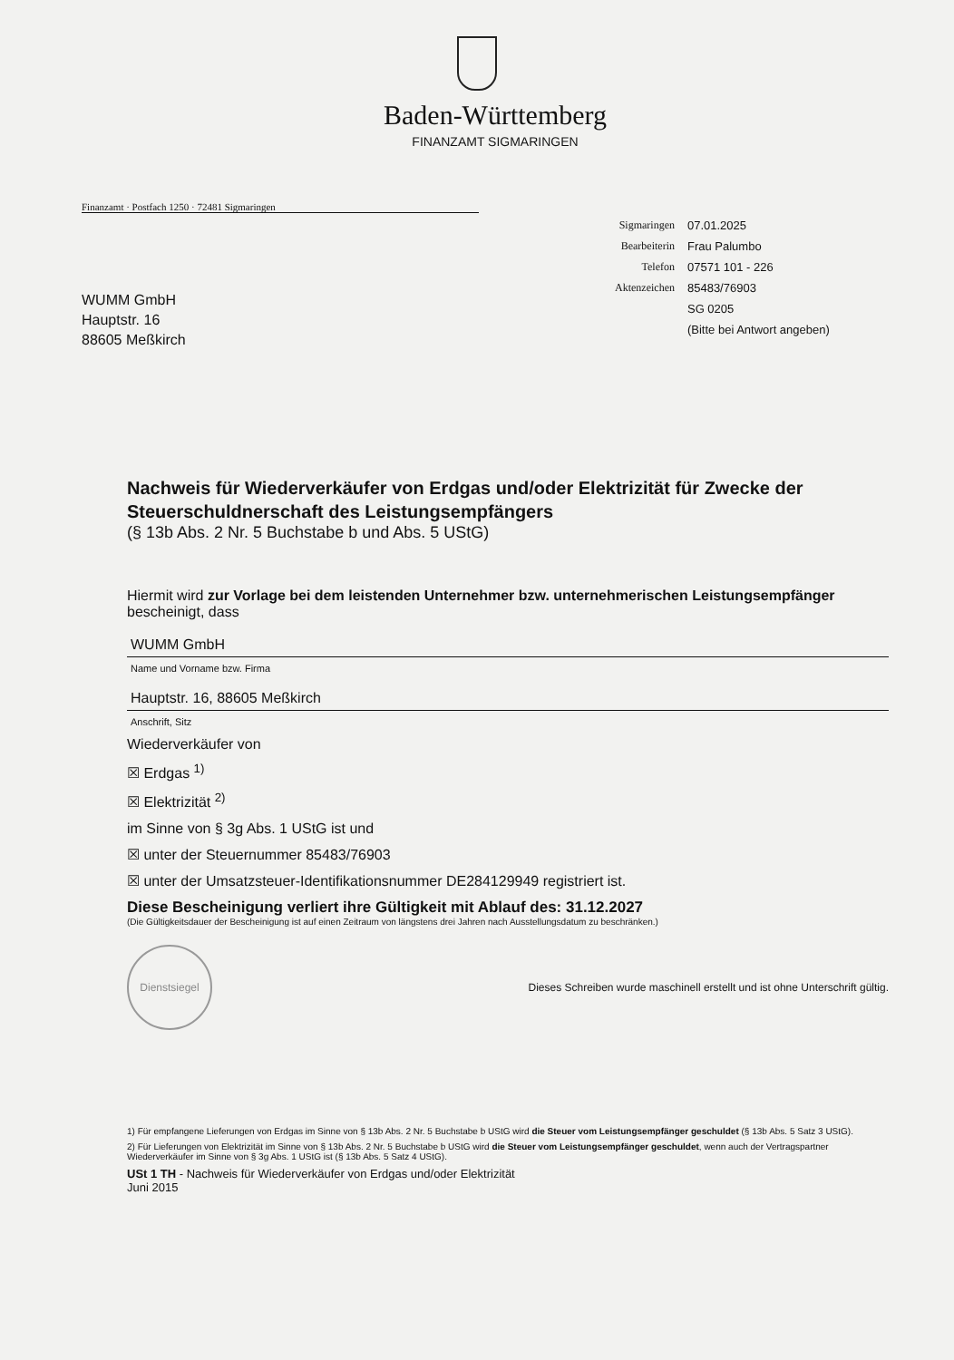Baden-Württemberg
FINANZAMT SIGMARINGEN
Finanzamt · Postfach 1250 · 72481 Sigmaringen
| Sigmaringen | 07.01.2025 |
| Bearbeiterin | Frau Palumbo |
| Telefon | 07571 101 - 226 |
| Aktenzeichen | 85483/76903 |
| | SG 0205 |
| | (Bitte bei Antwort angeben) |
WUMM GmbH
Hauptstr. 16
88605 Meßkirch
Nachweis für Wiederverkäufer von Erdgas und/oder Elektrizität für Zwecke der Steuerschuldnerschaft des Leistungsempfängers
(§ 13b Abs. 2 Nr. 5 Buchstabe b und Abs. 5 UStG)
Hiermit wird zur Vorlage bei dem leistenden Unternehmer bzw. unternehmerischen Leistungsempfänger bescheinigt, dass
WUMM GmbH
Name und Vorname bzw. Firma
Hauptstr. 16, 88605 Meßkirch
Anschrift, Sitz
Wiederverkäufer von
☒ Erdgas <sup>1)</sup>
☒ Elektrizität <sup>2)</sup>
im Sinne von § 3g Abs. 1 UStG ist und
☒ unter der Steuernummer 85483/76903
☒ unter der Umsatzsteuer-Identifikationsnummer DE284129949 registriert ist.
Diese Bescheinigung verliert ihre Gültigkeit mit Ablauf des: 31.12.2027
(Die Gültigkeitsdauer der Bescheinigung ist auf einen Zeitraum von längstens drei Jahren nach Ausstellungsdatum zu beschränken.)
Dienstsiegel Dieses Schreiben wurde maschinell erstellt und ist ohne Unterschrift gültig.
1) Für empfangene Lieferungen von Erdgas im Sinne von § 13b Abs. 2 Nr. 5 Buchstabe b UStG wird die Steuer vom Leistungsempfänger geschuldet (§ 13b Abs. 5 Satz 3 UStG).
2) Für Lieferungen von Elektrizität im Sinne von § 13b Abs. 2 Nr. 5 Buchstabe b UStG wird die Steuer vom Leistungsempfänger geschuldet, wenn auch der Vertragspartner Wiederverkäufer im Sinne von § 3g Abs. 1 UStG ist (§ 13b Abs. 5 Satz 4 UStG).
USt 1 TH - Nachweis für Wiederverkäufer von Erdgas und/oder Elektrizität
Juni 2015